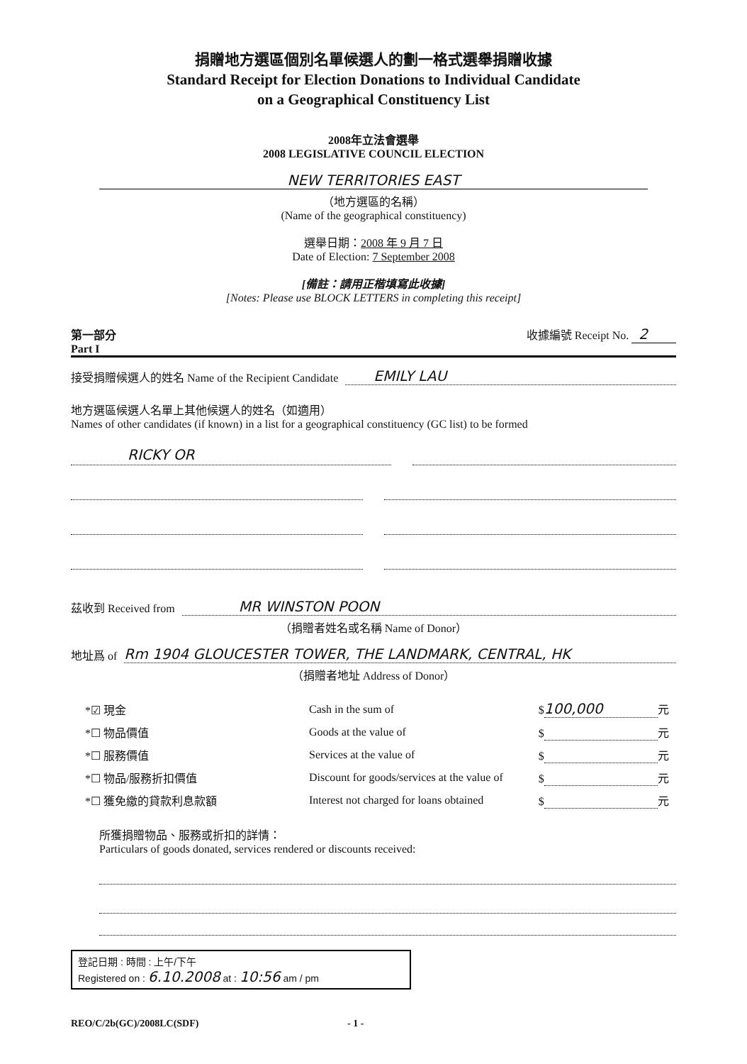捐贈地方選區個別名單候選人的劃一格式選舉捐贈收據
Standard Receipt for Election Donations to Individual Candidate
on a Geographical Constituency List
2008年立法會選舉
2008 LEGISLATIVE COUNCIL ELECTION
NEW TERRITORIES EAST
（地方選區的名稱）
(Name of the geographical constituency)
選舉日期：2008 年 9 月 7 日
Date of Election: 7 September 2008
[備註：請用正楷填寫此收據]
[Notes: Please use BLOCK LETTERS in completing this receipt]
第一部分
Part I
收據編號 Receipt No. 2
接受捐贈候選人的姓名 Name of the Recipient Candidate EMILY LAU
地方選區候選人名單上其他候選人的姓名（如適用）
Names of other candidates (if known) in a list for a geographical constituency (GC list) to be formed
RICKY OR
茲收到 Received from MR WINSTON POON
（捐贈者姓名或名稱 Name of Donor）
地址爲 of Rm 1904 GLOUCESTER TOWER, THE LANDMARK, CENTRAL, HK
（捐贈者地址 Address of Donor）
| *☑ 現金 | Cash in the sum of | $ 100,000 元 |
| *☐ 物品價值 | Goods at the value of | $ 元 |
| *☐ 服務價值 | Services at the value of | $ 元 |
| *☐ 物品/服務折扣價值 | Discount for goods/services at the value of | $ 元 |
| *☐ 獲免繳的貸款利息款額 | Interest not charged for loans obtained | $ 元 |
所獲捐贈物品、服務或折扣的詳情：
Particulars of goods donated, services rendered or discounts received:
登記日期 : 時間 : 上午/下午
Registered on : 6.10.2008 at : 10:56 am / pm
REO/C/2b(GC)/2008LC(SDF) - 1 -